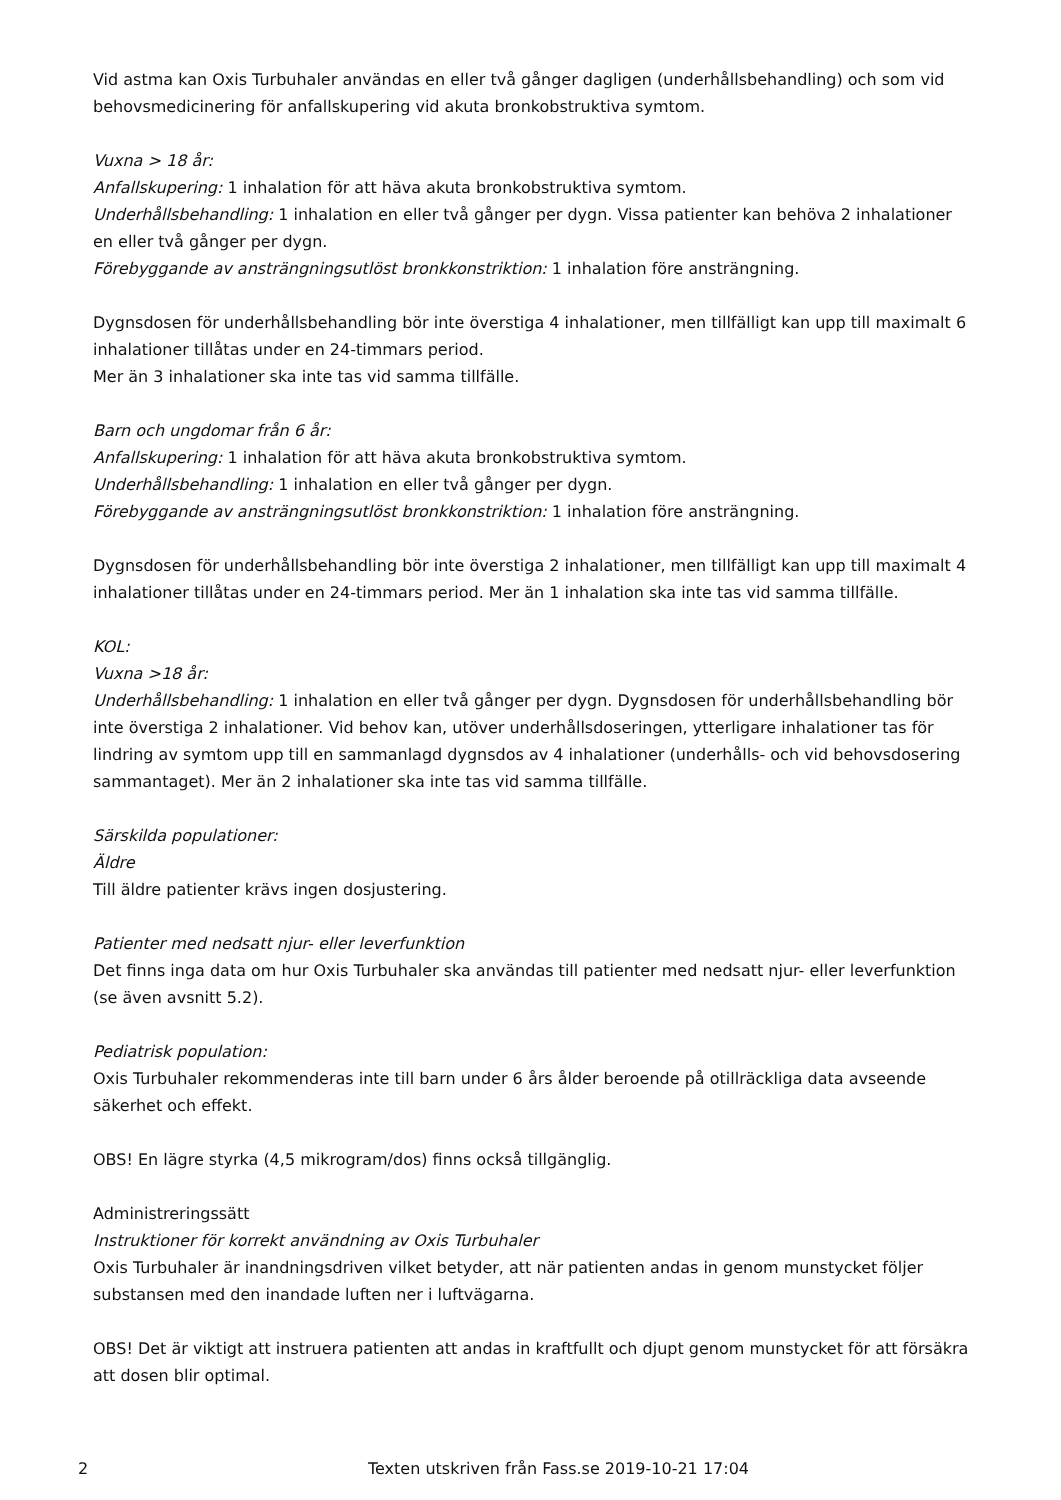Vid astma kan Oxis Turbuhaler användas en eller två gånger dagligen (underhållsbehandling) och som vid behovsmedicinering för anfallskupering vid akuta bronkobstruktiva symtom.
Vuxna > 18 år:
Anfallskupering: 1 inhalation för att häva akuta bronkobstruktiva symtom.
Underhållsbehandling: 1 inhalation en eller två gånger per dygn. Vissa patienter kan behöva 2 inhalationer en eller två gånger per dygn.
Förebyggande av ansträngningsutlöst bronkkonstriktion: 1 inhalation före ansträngning.
Dygnsdosen för underhållsbehandling bör inte överstiga 4 inhalationer, men tillfälligt kan upp till maximalt 6 inhalationer tillåtas under en 24-timmars period.
Mer än 3 inhalationer ska inte tas vid samma tillfälle.
Barn och ungdomar från 6 år:
Anfallskupering: 1 inhalation för att häva akuta bronkobstruktiva symtom.
Underhållsbehandling: 1 inhalation en eller två gånger per dygn.
Förebyggande av ansträngningsutlöst bronkkonstriktion: 1 inhalation före ansträngning.
Dygnsdosen för underhållsbehandling bör inte överstiga 2 inhalationer, men tillfälligt kan upp till maximalt 4 inhalationer tillåtas under en 24-timmars period. Mer än 1 inhalation ska inte tas vid samma tillfälle.
KOL:
Vuxna >18 år:
Underhållsbehandling: 1 inhalation en eller två gånger per dygn. Dygnsdosen för underhållsbehandling bör inte överstiga 2 inhalationer. Vid behov kan, utöver underhållsdoseringen, ytterligare inhalationer tas för lindring av symtom upp till en sammanlagd dygnsdos av 4 inhalationer (underhålls- och vid behovsdosering sammantaget). Mer än 2 inhalationer ska inte tas vid samma tillfälle.
Särskilda populationer:
Äldre
Till äldre patienter krävs ingen dosjustering.
Patienter med nedsatt njur- eller leverfunktion
Det finns inga data om hur Oxis Turbuhaler ska användas till patienter med nedsatt njur- eller leverfunktion (se även avsnitt 5.2).
Pediatrisk population:
Oxis Turbuhaler rekommenderas inte till barn under 6 års ålder beroende på otillräckliga data avseende säkerhet och effekt.
OBS! En lägre styrka (4,5 mikrogram/dos) finns också tillgänglig.
Administreringssätt
Instruktioner för korrekt användning av Oxis Turbuhaler
Oxis Turbuhaler är inandningsdriven vilket betyder, att när patienten andas in genom munstycket följer substansen med den inandade luften ner i luftvägarna.
OBS! Det är viktigt att instruera patienten att andas in kraftfullt och djupt genom munstycket för att försäkra att dosen blir optimal.
2 Texten utskriven från Fass.se 2019-10-21 17:04